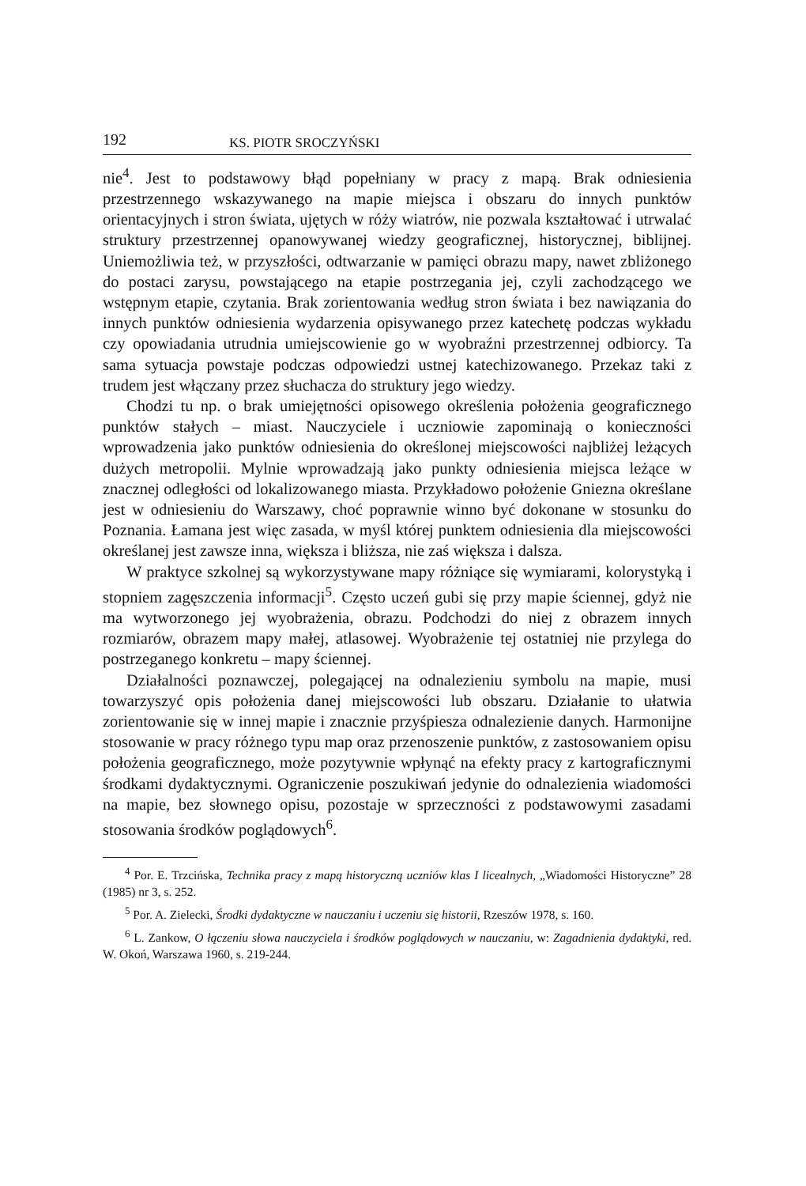192 KS. PIOTR SROCZYŃSKI
nie<sup>4</sup>. Jest to podstawowy błąd popełniany w pracy z mapą. Brak odniesienia przestrzennego wskazywanego na mapie miejsca i obszaru do innych punktów orientacyjnych i stron świata, ujętych w róży wiatrów, nie pozwala kształtować i utrwalać struktury przestrzennej opanowywanej wiedzy geograficznej, historycznej, biblijnej. Uniemożliwia też, w przyszłości, odtwarzanie w pamięci obrazu mapy, nawet zbliżonego do postaci zarysu, powstającego na etapie postrzegania jej, czyli zachodzącego we wstępnym etapie, czytania. Brak zorientowania według stron świata i bez nawiązania do innych punktów odniesienia wydarzenia opisywanego przez katechetę podczas wykładu czy opowiadania utrudnia umiejscowienie go w wyobraźni przestrzennej odbiorcy. Ta sama sytuacja powstaje podczas odpowiedzi ustnej katechizowanego. Przekaz taki z trudem jest włączany przez słuchacza do struktury jego wiedzy.
Chodzi tu np. o brak umiejętności opisowego określenia położenia geograficznego punktów stałych – miast. Nauczyciele i uczniowie zapominają o konieczności wprowadzenia jako punktów odniesienia do określonej miejscowości najbliżej leżących dużych metropolii. Mylnie wprowadzają jako punkty odniesienia miejsca leżące w znacznej odległości od lokalizowanego miasta. Przykładowo położenie Gniezna określane jest w odniesieniu do Warszawy, choć poprawnie winno być dokonane w stosunku do Poznania. Łamana jest więc zasada, w myśl której punktem odniesienia dla miejscowości określanej jest zawsze inna, większa i bliższa, nie zaś większa i dalsza.
W praktyce szkolnej są wykorzystywane mapy różniące się wymiarami, kolorystyką i stopniem zagęszczenia informacji<sup>5</sup>. Często uczeń gubi się przy mapie ściennej, gdyż nie ma wytworzonego jej wyobrażenia, obrazu. Podchodzi do niej z obrazem innych rozmiarów, obrazem mapy małej, atlasowej. Wyobrażenie tej ostatniej nie przylega do postrzeganego konkretu – mapy ściennej.
Działalności poznawczej, polegającej na odnalezieniu symbolu na mapie, musi towarzyszyć opis położenia danej miejscowości lub obszaru. Działanie to ułatwia zorientowanie się w innej mapie i znacznie przyśpiesza odnalezienie danych. Harmonijne stosowanie w pracy różnego typu map oraz przenoszenie punktów, z zastosowaniem opisu położenia geograficznego, może pozytywnie wpłynąć na efekty pracy z kartograficznymi środkami dydaktycznymi. Ograniczenie poszukiwań jedynie do odnalezienia wiadomości na mapie, bez słownego opisu, pozostaje w sprzeczności z podstawowymi zasadami stosowania środków poglądowych<sup>6</sup>.
<sup>4</sup> Por. E. Trzcińska, Technika pracy z mapą historyczną uczniów klas I licealnych, „Wiadomości Historyczne” 28 (1985) nr 3, s. 252.
<sup>5</sup> Por. A. Zielecki, Środki dydaktyczne w nauczaniu i uczeniu się historii, Rzeszów 1978, s. 160.
<sup>6</sup> L. Zankow, O łączeniu słowa nauczyciela i środków poglądowych w nauczaniu, w: Zagadnienia dydaktyki, red. W. Okoń, Warszawa 1960, s. 219-244.